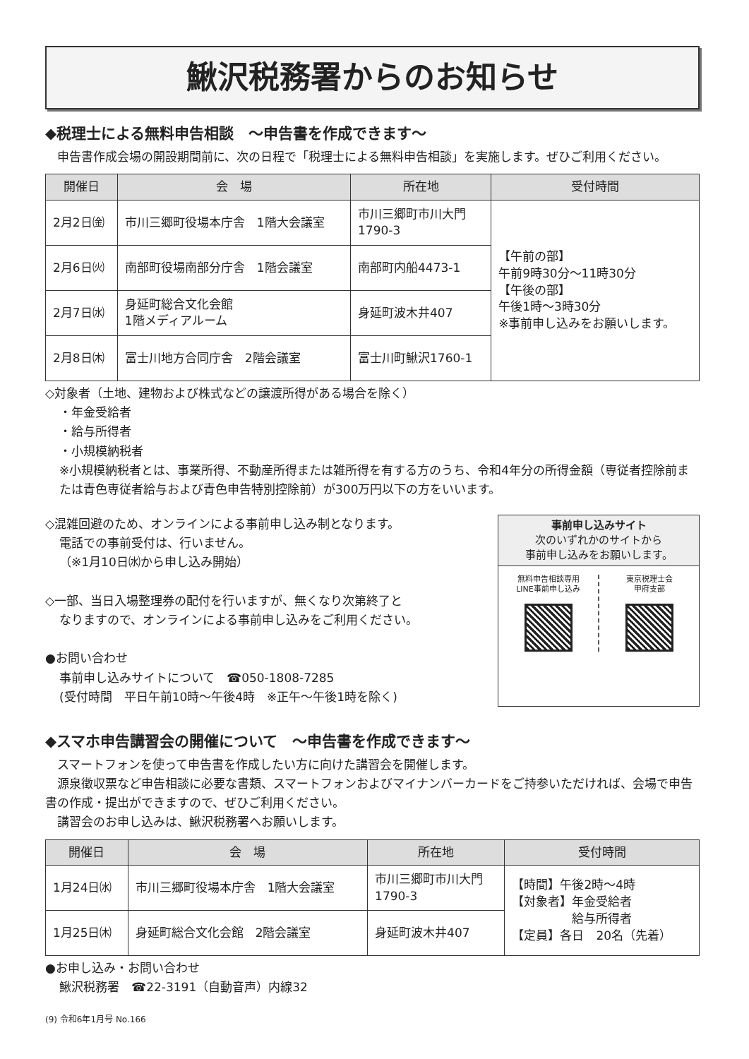鰍沢税務署からのお知らせ
◆税理士による無料申告相談　～申告書を作成できます～
　申告書作成会場の開設期間前に、次の日程で「税理士による無料申告相談」を実施します。ぜひご利用ください。
| 開催日 | 会 場 | 所在地 | 受付時間 |
| --- | --- | --- | --- |
| 2月2日㈮ | 市川三郷町役場本庁舎 1階大会議室 | 市川三郷町市川大門 1790-3 | 【午前の部】 午前9時30分～11時30分 【午後の部】 午後1時～3時30分 ※事前申し込みをお願いします。 |
| 2月6日㈫ | 南部町役場南部分庁舎 1階会議室 | 南部町内船4473-1 | |
| 2月7日㈬ | 身延町総合文化会館 1階メディアルーム | 身延町波木井407 | |
| 2月8日㈭ | 富士川地方合同庁舎 2階会議室 | 富士川町鰍沢1760-1 | |
◇対象者（土地、建物および株式などの譲渡所得がある場合を除く）
・年金受給者
・給与所得者
・小規模納税者
※小規模納税者とは、事業所得、不動産所得または雑所得を有する方のうち、令和4年分の所得金額（専従者控除前または青色専従者給与および青色申告特別控除前）が300万円以下の方をいいます。
◇混雑回避のため、オンラインによる事前申し込み制となります。
電話での事前受付は、行いません。
（※1月10日㈬から申し込み開始）
◇一部、当日入場整理券の配付を行いますが、無くなり次第終了と
なりますので、オンラインによる事前申し込みをご利用ください。
●お問い合わせ
事前申し込みサイトについて　☎050-1808-7285
(受付時間　平日午前10時～午後4時　※正午～午後1時を除く)
事前申し込みサイト
次のいずれかのサイトから
事前申し込みをお願いします。
無料申告相談専用
LINE事前申し込み
東京税理士会
甲府支部
◆スマホ申告講習会の開催について　～申告書を作成できます～
　スマートフォンを使って申告書を作成したい方に向けた講習会を開催します。
　源泉徴収票など申告相談に必要な書類、スマートフォンおよびマイナンバーカードをご持参いただければ、会場で申告書の作成・提出ができますので、ぜひご利用ください。
　講習会のお申し込みは、鰍沢税務署へお願いします。
| 開催日 | 会 場 | 所在地 | 受付時間 |
| --- | --- | --- | --- |
| 1月24日㈬ | 市川三郷町役場本庁舎 1階大会議室 | 市川三郷町市川大門 1790-3 | 【時間】午後2時～4時 【対象者】年金受給者 給与所得者 【定員】各日 20名（先着） |
| 1月25日㈭ | 身延町総合文化会館 2階会議室 | 身延町波木井407 | |
●お申し込み・お問い合わせ
鰍沢税務署　☎22-3191（自動音声）内線32
(9) 令和6年1月号 No.166